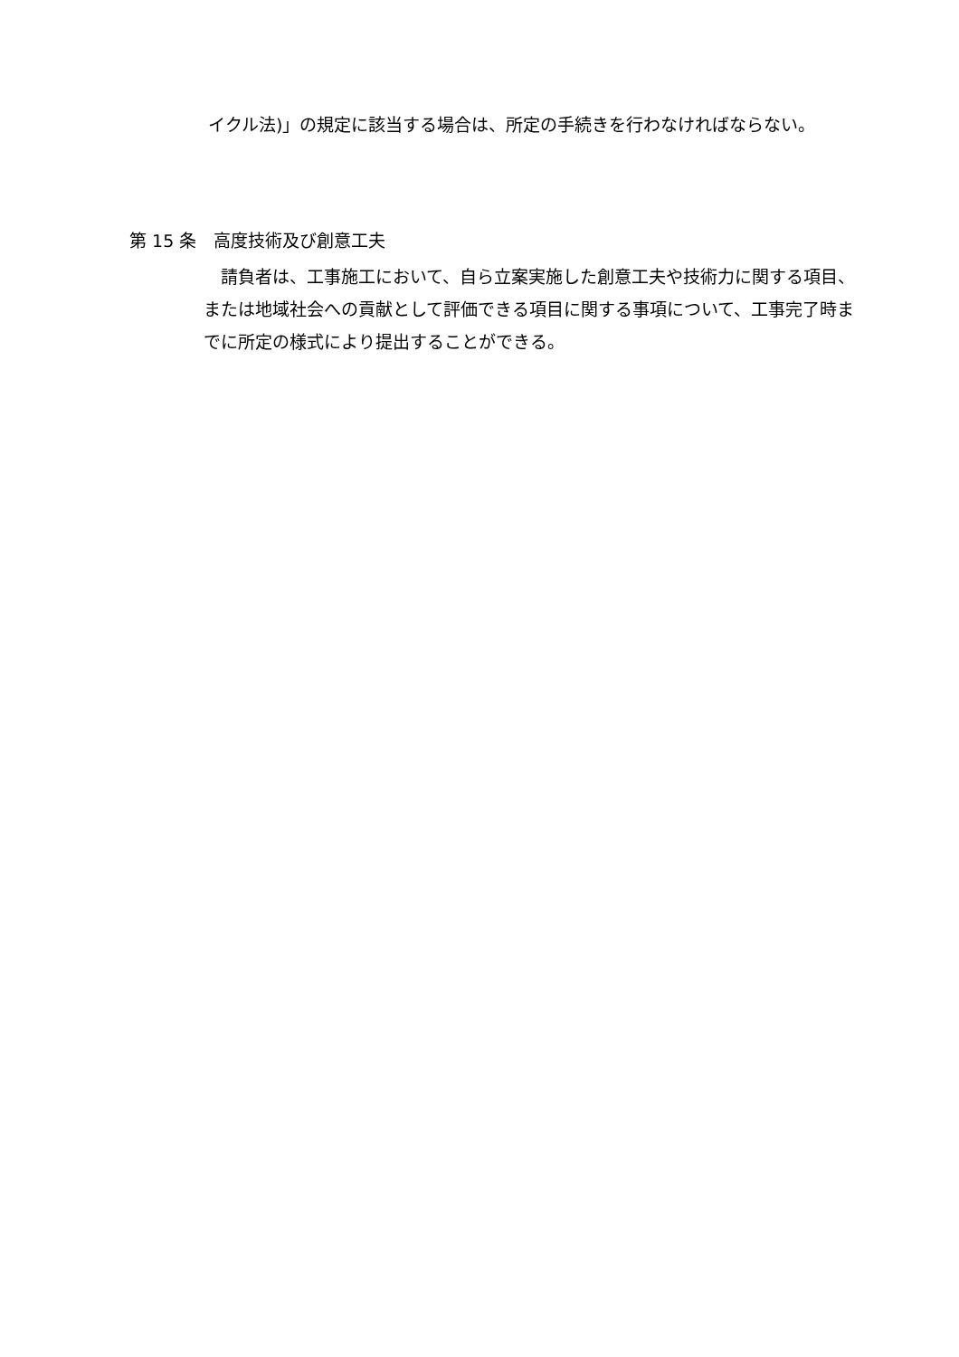イクル法)」の規定に該当する場合は、所定の手続きを行わなければならない。
第 15 条　高度技術及び創意工夫
請負者は、工事施工において、自ら立案実施した創意工夫や技術力に関する項目、または地域社会への貢献として評価できる項目に関する事項について、工事完了時までに所定の様式により提出することができる。